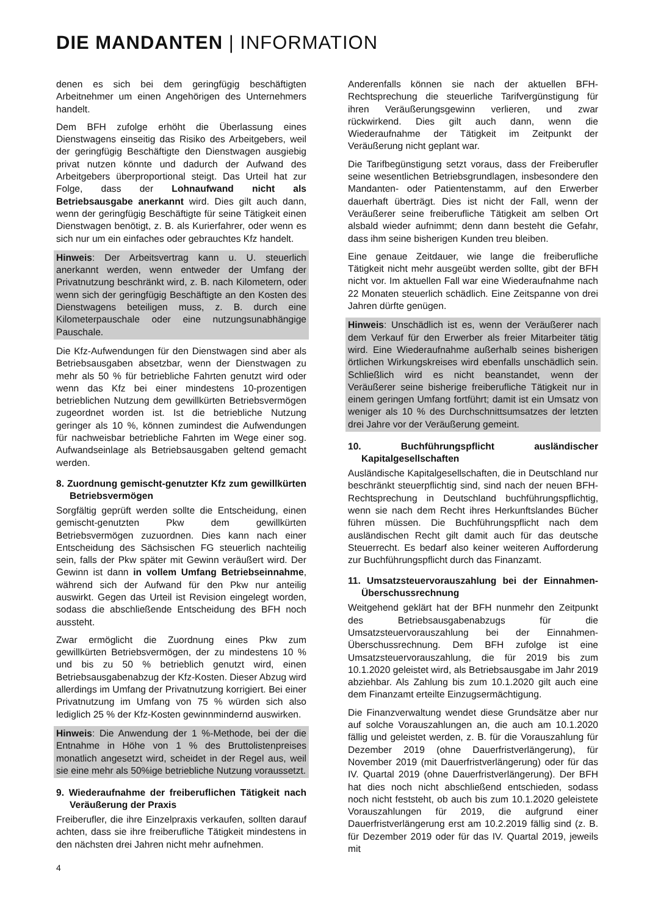DIE MANDANTEN | INFORMATION
denen es sich bei dem geringfügig beschäftigten Arbeitnehmer um einen Angehörigen des Unternehmers handelt.
Dem BFH zufolge erhöht die Überlassung eines Dienstwagens einseitig das Risiko des Arbeitgebers, weil der geringfügig Beschäftigte den Dienstwagen ausgiebig privat nutzen könnte und dadurch der Aufwand des Arbeitgebers überproportional steigt. Das Urteil hat zur Folge, dass der Lohnaufwand nicht als Betriebsausgabe anerkannt wird. Dies gilt auch dann, wenn der geringfügig Beschäftigte für seine Tätigkeit einen Dienstwagen benötigt, z. B. als Kurierfahrer, oder wenn es sich nur um ein einfaches oder gebrauchtes Kfz handelt.
Hinweis: Der Arbeitsvertrag kann u. U. steuerlich anerkannt werden, wenn entweder der Umfang der Privatnutzung beschränkt wird, z. B. nach Kilometern, oder wenn sich der geringfügig Beschäftigte an den Kosten des Dienstwagens beteiligen muss, z. B. durch eine Kilometerpauschale oder eine nutzungsunabhängige Pauschale.
Die Kfz-Aufwendungen für den Dienstwagen sind aber als Betriebsausgaben absetzbar, wenn der Dienstwagen zu mehr als 50 % für betriebliche Fahrten genutzt wird oder wenn das Kfz bei einer mindestens 10-prozentigen betrieblichen Nutzung dem gewillkürten Betriebsvermögen zugeordnet worden ist. Ist die betriebliche Nutzung geringer als 10 %, können zumindest die Aufwendungen für nachweisbar betriebliche Fahrten im Wege einer sog. Aufwandseinlage als Betriebsausgaben geltend gemacht werden.
8. Zuordnung gemischt-genutzter Kfz zum gewillkürten Betriebsvermögen
Sorgfältig geprüft werden sollte die Entscheidung, einen gemischt-genutzten Pkw dem gewillkürten Betriebsvermögen zuzuordnen. Dies kann nach einer Entscheidung des Sächsischen FG steuerlich nachteilig sein, falls der Pkw später mit Gewinn veräußert wird. Der Gewinn ist dann in vollem Umfang Betriebseinnahme, während sich der Aufwand für den Pkw nur anteilig auswirkt. Gegen das Urteil ist Revision eingelegt worden, sodass die abschließende Entscheidung des BFH noch aussteht.
Zwar ermöglicht die Zuordnung eines Pkw zum gewillkürten Betriebsvermögen, der zu mindestens 10 % und bis zu 50 % betrieblich genutzt wird, einen Betriebsausgabenabzug der Kfz-Kosten. Dieser Abzug wird allerdings im Umfang der Privatnutzung korrigiert. Bei einer Privatnutzung im Umfang von 75 % würden sich also lediglich 25 % der Kfz-Kosten gewinnmindernd auswirken.
Hinweis: Die Anwendung der 1 %-Methode, bei der die Entnahme in Höhe von 1 % des Bruttolistenpreises monatlich angesetzt wird, scheidet in der Regel aus, weil sie eine mehr als 50%ige betriebliche Nutzung voraussetzt.
9. Wiederaufnahme der freiberuflichen Tätigkeit nach Veräußerung der Praxis
Freiberufler, die ihre Einzelpraxis verkaufen, sollten darauf achten, dass sie ihre freiberufliche Tätigkeit mindestens in den nächsten drei Jahren nicht mehr aufnehmen.
Anderenfalls können sie nach der aktuellen BFH-Rechtsprechung die steuerliche Tarifvergünstigung für ihren Veräußerungsgewinn verlieren, und zwar rückwirkend. Dies gilt auch dann, wenn die Wiederaufnahme der Tätigkeit im Zeitpunkt der Veräußerung nicht geplant war.
Die Tarifbegünstigung setzt voraus, dass der Freiberufler seine wesentlichen Betriebsgrundlagen, insbesondere den Mandanten- oder Patientenstamm, auf den Erwerber dauerhaft überträgt. Dies ist nicht der Fall, wenn der Veräußerer seine freiberufliche Tätigkeit am selben Ort alsbald wieder aufnimmt; denn dann besteht die Gefahr, dass ihm seine bisherigen Kunden treu bleiben.
Eine genaue Zeitdauer, wie lange die freiberufliche Tätigkeit nicht mehr ausgeübt werden sollte, gibt der BFH nicht vor. Im aktuellen Fall war eine Wiederaufnahme nach 22 Monaten steuerlich schädlich. Eine Zeitspanne von drei Jahren dürfte genügen.
Hinweis: Unschädlich ist es, wenn der Veräußerer nach dem Verkauf für den Erwerber als freier Mitarbeiter tätig wird. Eine Wiederaufnahme außerhalb seines bisherigen örtlichen Wirkungskreises wird ebenfalls unschädlich sein. Schließlich wird es nicht beanstandet, wenn der Veräußerer seine bisherige freiberufliche Tätigkeit nur in einem geringen Umfang fortführt; damit ist ein Umsatz von weniger als 10 % des Durchschnittsumsatzes der letzten drei Jahre vor der Veräußerung gemeint.
10. Buchführungspflicht ausländischer Kapitalgesellschaften
Ausländische Kapitalgesellschaften, die in Deutschland nur beschränkt steuerpflichtig sind, sind nach der neuen BFH-Rechtsprechung in Deutschland buchführungspflichtig, wenn sie nach dem Recht ihres Herkunftslandes Bücher führen müssen. Die Buchführungspflicht nach dem ausländischen Recht gilt damit auch für das deutsche Steuerrecht. Es bedarf also keiner weiteren Aufforderung zur Buchführungspflicht durch das Finanzamt.
11. Umsatzsteuervorauszahlung bei der Einnahmen-Überschussrechnung
Weitgehend geklärt hat der BFH nunmehr den Zeitpunkt des Betriebsausgabenabzugs für die Umsatzsteuervorauszahlung bei der Einnahmen-Überschussrechnung. Dem BFH zufolge ist eine Umsatzsteuervorauszahlung, die für 2019 bis zum 10.1.2020 geleistet wird, als Betriebsausgabe im Jahr 2019 abziehbar. Als Zahlung bis zum 10.1.2020 gilt auch eine dem Finanzamt erteilte Einzugsermächtigung.
Die Finanzverwaltung wendet diese Grundsätze aber nur auf solche Vorauszahlungen an, die auch am 10.1.2020 fällig und geleistet werden, z. B. für die Vorauszahlung für Dezember 2019 (ohne Dauerfristverlängerung), für November 2019 (mit Dauerfristverlängerung) oder für das IV. Quartal 2019 (ohne Dauerfristverlängerung). Der BFH hat dies noch nicht abschließend entschieden, sodass noch nicht feststeht, ob auch bis zum 10.1.2020 geleistete Vorauszahlungen für 2019, die aufgrund einer Dauerfristverlängerung erst am 10.2.2019 fällig sind (z. B. für Dezember 2019 oder für das IV. Quartal 2019, jeweils mit
4